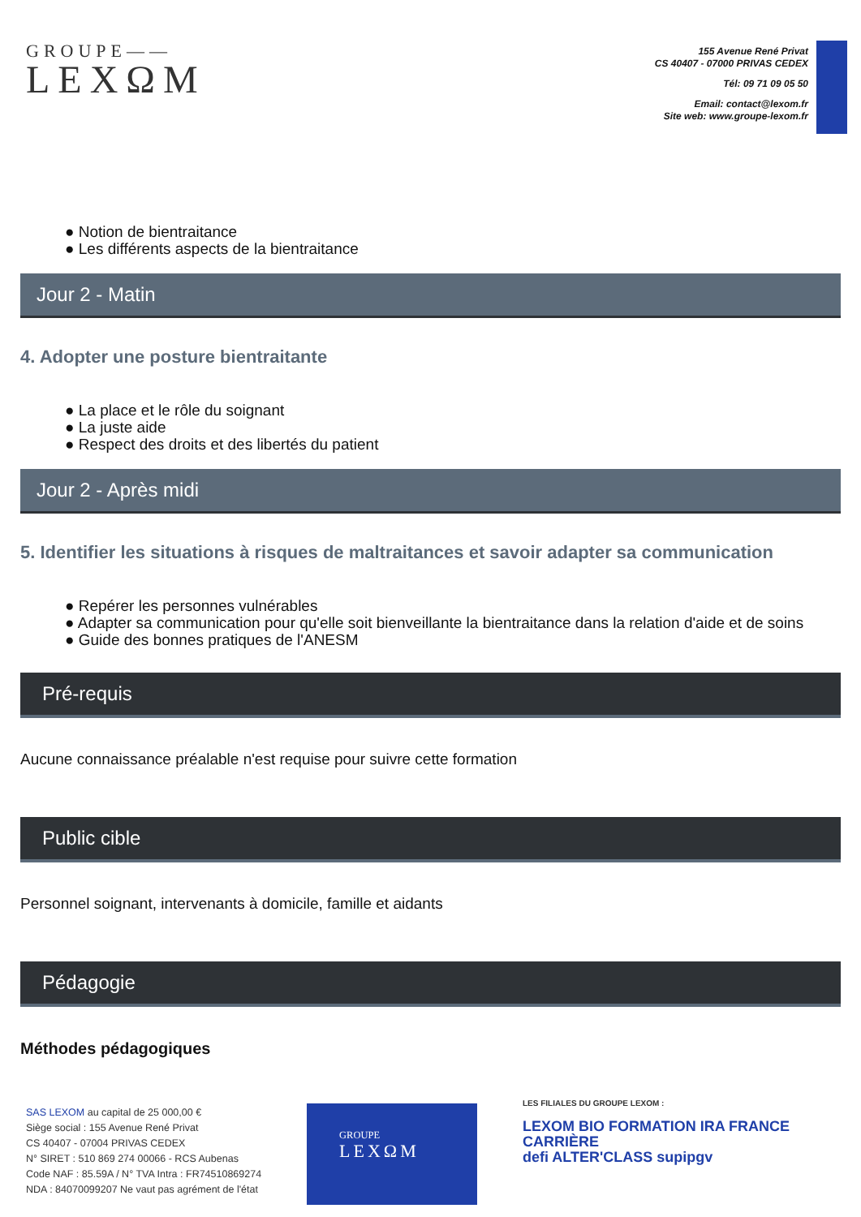GROUPE——
LEXΩM
155 Avenue René Privat
CS 40407 - 07000 PRIVAS CEDEX
Tél: 09 71 09 05 50
Email: contact@lexom.fr
Site web: www.groupe-lexom.fr
● Notion de bientraitance
● Les différents aspects de la bientraitance
Jour 2 - Matin
4. Adopter une posture bientraitante
● La place et le rôle du soignant
● La juste aide
● Respect des droits et des libertés du patient
Jour 2 - Après midi
5. Identifier les situations à risques de maltraitances et savoir adapter sa communication
● Repérer les personnes vulnérables
● Adapter sa communication pour qu'elle soit bienveillante la bientraitance dans la relation d'aide et de soins
● Guide des bonnes pratiques de l'ANESM
Pré-requis
Aucune connaissance préalable n'est requise pour suivre cette formation
Public cible
Personnel soignant, intervenants à domicile, famille et aidants
Pédagogie
Méthodes pédagogiques
SAS LEXOM au capital de 25 000,00 €
Siège social : 155 Avenue René Privat
CS 40407 - 07004 PRIVAS CEDEX
N° SIRET : 510 869 274 00066 - RCS Aubenas
Code NAF : 85.59A / N° TVA Intra : FR74510869274
NDA : 84070099207 Ne vaut pas agrément de l'état
GROUPE
LEXΩM
LES FILIALES DU GROUPE LEXOM :
LEXOM BIO FORMATION IRA FRANCE CARRIÈRE
defi ALTER'CLASS supipgv